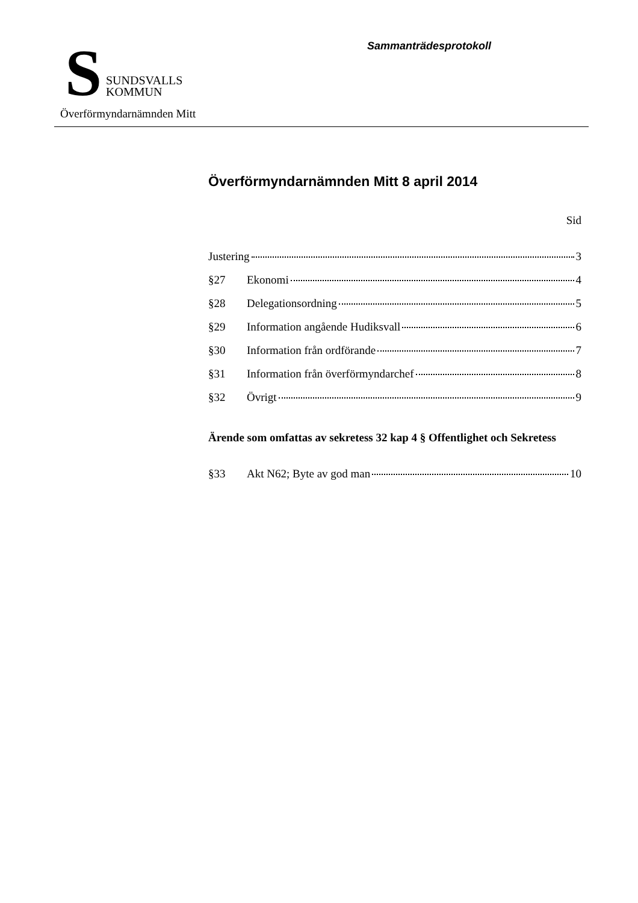S
SUNDSVALLS
KOMMUN
Överförmyndarnämnden Mitt
Sammanträdesprotokoll
Överförmyndarnämnden Mitt 8 april 2014
Sid
Justering 3
§27 Ekonomi 4
§28 Delegationsordning 5
§29 Information angående Hudiksvall 6
§30 Information från ordförande 7
§31 Information från överförmyndarchef 8
§32 Övrigt 9
Ärende som omfattas av sekretess 32 kap 4 § Offentlighet och Sekretess
§33 Akt N62; Byte av god man 10